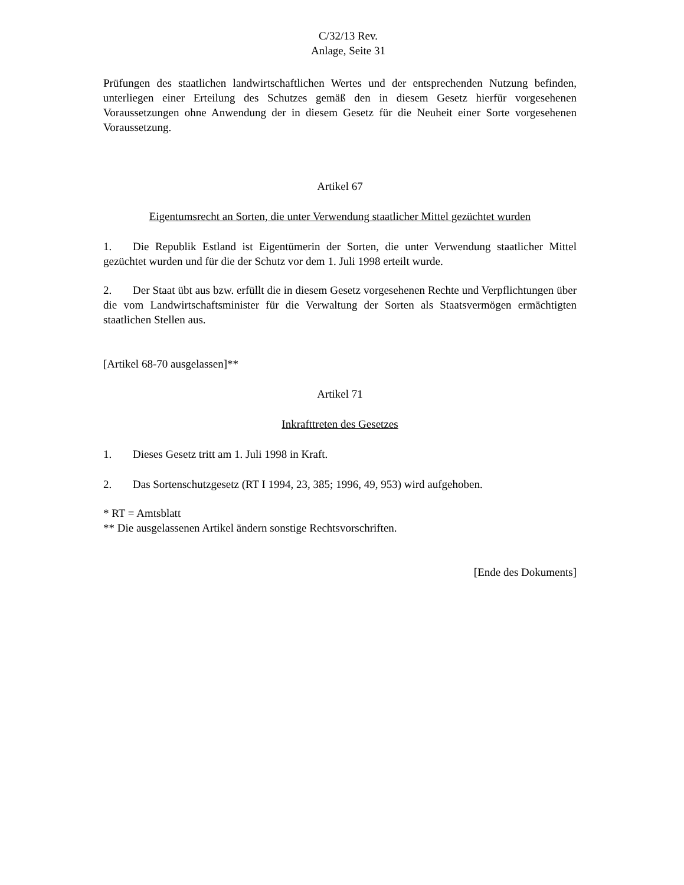C/32/13 Rev.
Anlage, Seite 31
Prüfungen des staatlichen landwirtschaftlichen Wertes und der entsprechenden Nutzung befinden, unterliegen einer Erteilung des Schutzes gemäß den in diesem Gesetz hierfür vorgesehenen Voraussetzungen ohne Anwendung der in diesem Gesetz für die Neuheit einer Sorte vorgesehenen Voraussetzung.
Artikel 67
Eigentumsrecht an Sorten, die unter Verwendung staatlicher Mittel gezüchtet wurden
1. Die Republik Estland ist Eigentümerin der Sorten, die unter Verwendung staatlicher Mittel gezüchtet wurden und für die der Schutz vor dem 1. Juli 1998 erteilt wurde.
2. Der Staat übt aus bzw. erfüllt die in diesem Gesetz vorgesehenen Rechte und Verpflichtungen über die vom Landwirtschaftsminister für die Verwaltung der Sorten als Staatsvermögen ermächtigten staatlichen Stellen aus.
[Artikel 68-70 ausgelassen]**
Artikel 71
Inkrafttreten des Gesetzes
1. Dieses Gesetz tritt am 1. Juli 1998 in Kraft.
2. Das Sortenschutzgesetz (RT I 1994, 23, 385; 1996, 49, 953) wird aufgehoben.
* RT = Amtsblatt
** Die ausgelassenen Artikel ändern sonstige Rechtsvorschriften.
[Ende des Dokuments]